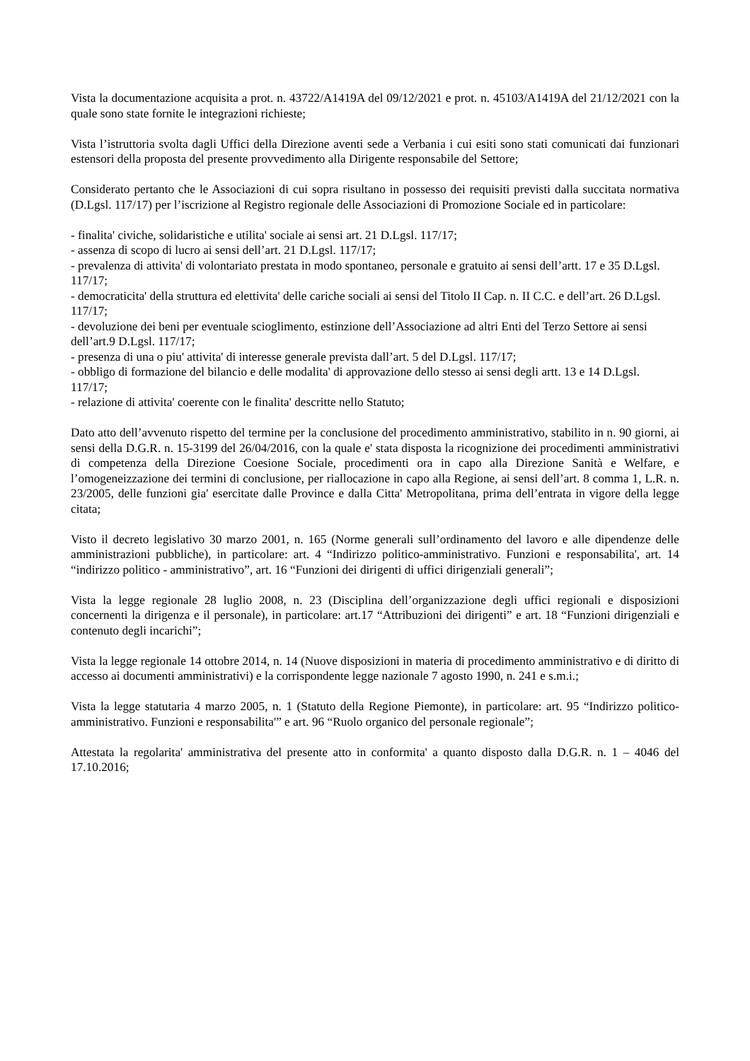Vista la documentazione acquisita a prot. n. 43722/A1419A del 09/12/2021 e prot. n. 45103/A1419A del 21/12/2021 con la quale sono state fornite le integrazioni richieste;
Vista l’istruttoria svolta dagli Uffici della Direzione aventi sede a Verbania i cui esiti sono stati comunicati dai funzionari estensori della proposta del presente provvedimento alla Dirigente responsabile del Settore;
Considerato pertanto che le Associazioni di cui sopra risultano in possesso dei requisiti previsti dalla succitata normativa (D.Lgsl. 117/17) per l’iscrizione al Registro regionale delle Associazioni di Promozione Sociale ed in particolare:
- finalita' civiche, solidaristiche e utilita' sociale ai sensi art. 21 D.Lgsl. 117/17;
- assenza di scopo di lucro ai sensi dell’art. 21 D.Lgsl. 117/17;
- prevalenza di attivita' di volontariato prestata in modo spontaneo, personale e gratuito ai sensi dell’artt. 17 e 35 D.Lgsl. 117/17;
- democraticita' della struttura ed elettivita' delle cariche sociali ai sensi del Titolo II Cap. n. II C.C. e dell’art. 26 D.Lgsl. 117/17;
- devoluzione dei beni per eventuale scioglimento, estinzione dell’Associazione ad altri Enti del Terzo Settore ai sensi dell’art.9 D.Lgsl. 117/17;
- presenza di una o piu' attivita' di interesse generale prevista dall’art. 5 del D.Lgsl. 117/17;
- obbligo di formazione del bilancio e delle modalita' di approvazione dello stesso ai sensi degli artt. 13 e 14 D.Lgsl. 117/17;
- relazione di attivita' coerente con le finalita' descritte nello Statuto;
Dato atto dell’avvenuto rispetto del termine per la conclusione del procedimento amministrativo, stabilito in n. 90 giorni, ai sensi della D.G.R. n. 15-3199 del 26/04/2016, con la quale e' stata disposta la ricognizione dei procedimenti amministrativi di competenza della Direzione Coesione Sociale, procedimenti ora in capo alla Direzione Sanità e Welfare, e l’omogeneizzazione dei termini di conclusione, per riallocazione in capo alla Regione, ai sensi dell’art. 8 comma 1, L.R. n. 23/2005, delle funzioni gia' esercitate dalle Province e dalla Citta' Metropolitana, prima dell’entrata in vigore della legge citata;
Visto il decreto legislativo 30 marzo 2001, n. 165 (Norme generali sull’ordinamento del lavoro e alle dipendenze delle amministrazioni pubbliche), in particolare: art. 4 “Indirizzo politico-amministrativo. Funzioni e responsabilita', art. 14 “indirizzo politico - amministrativo”, art. 16 “Funzioni dei dirigenti di uffici dirigenziali generali”;
Vista la legge regionale 28 luglio 2008, n. 23 (Disciplina dell’organizzazione degli uffici regionali e disposizioni concernenti la dirigenza e il personale), in particolare: art.17 “Attribuzioni dei dirigenti” e art. 18 “Funzioni dirigenziali e contenuto degli incarichi”;
Vista la legge regionale 14 ottobre 2014, n. 14 (Nuove disposizioni in materia di procedimento amministrativo e di diritto di accesso ai documenti amministrativi) e la corrispondente legge nazionale 7 agosto 1990, n. 241 e s.m.i.;
Vista la legge statutaria 4 marzo 2005, n. 1 (Statuto della Regione Piemonte), in particolare: art. 95 “Indirizzo politico-amministrativo. Funzioni e responsabilita'” e art. 96 “Ruolo organico del personale regionale”;
Attestata la regolarita' amministrativa del presente atto in conformita' a quanto disposto dalla D.G.R. n. 1 – 4046 del 17.10.2016;